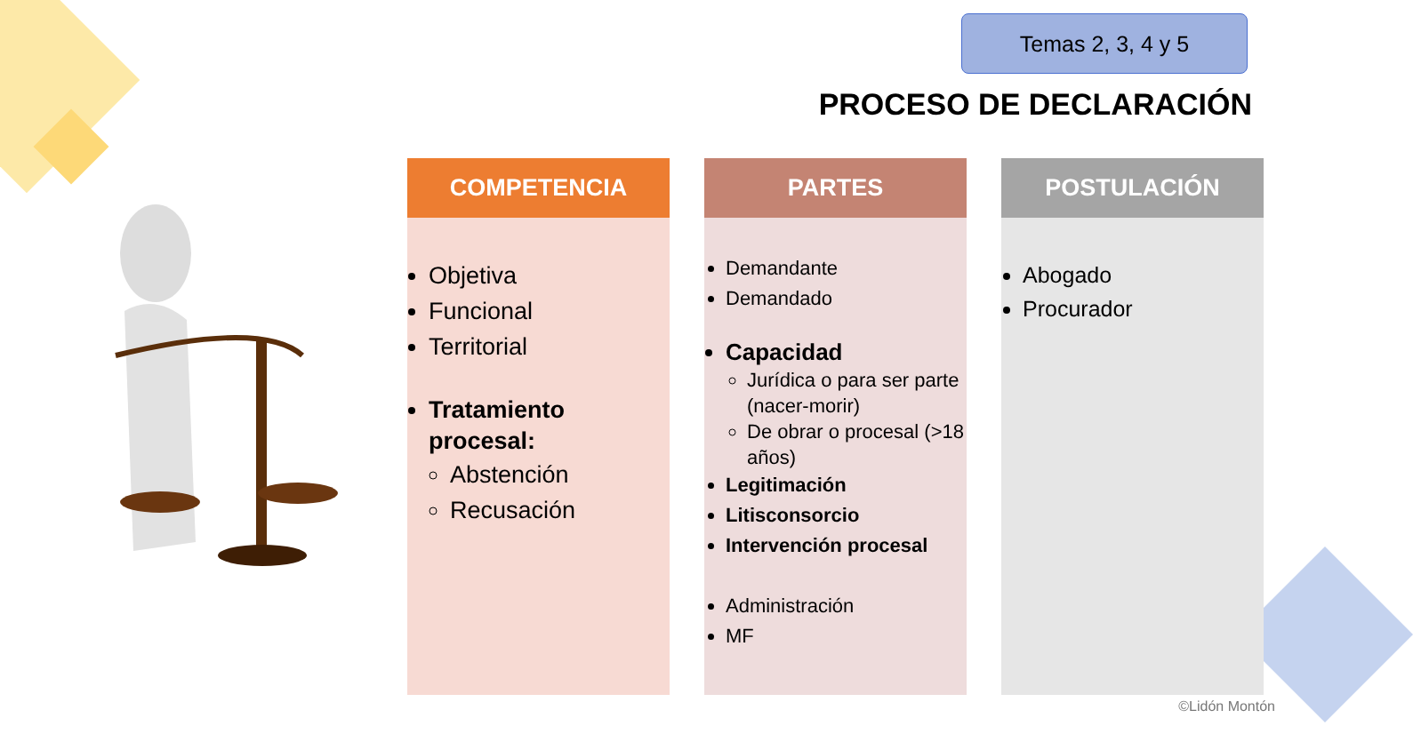Temas 2, 3, 4 y 5
PROCESO DE DECLARACIÓN
COMPETENCIA
Objetiva
Funcional
Territorial
Tratamiento procesal:
Abstención
Recusación
PARTES
Demandante
Demandado
Capacidad
Jurídica o para ser parte (nacer-morir)
De obrar o procesal (>18 años)
Legitimación
Litisconsorcio
Intervención procesal
Administración
MF
POSTULACIÓN
Abogado
Procurador
©Lidón Montón